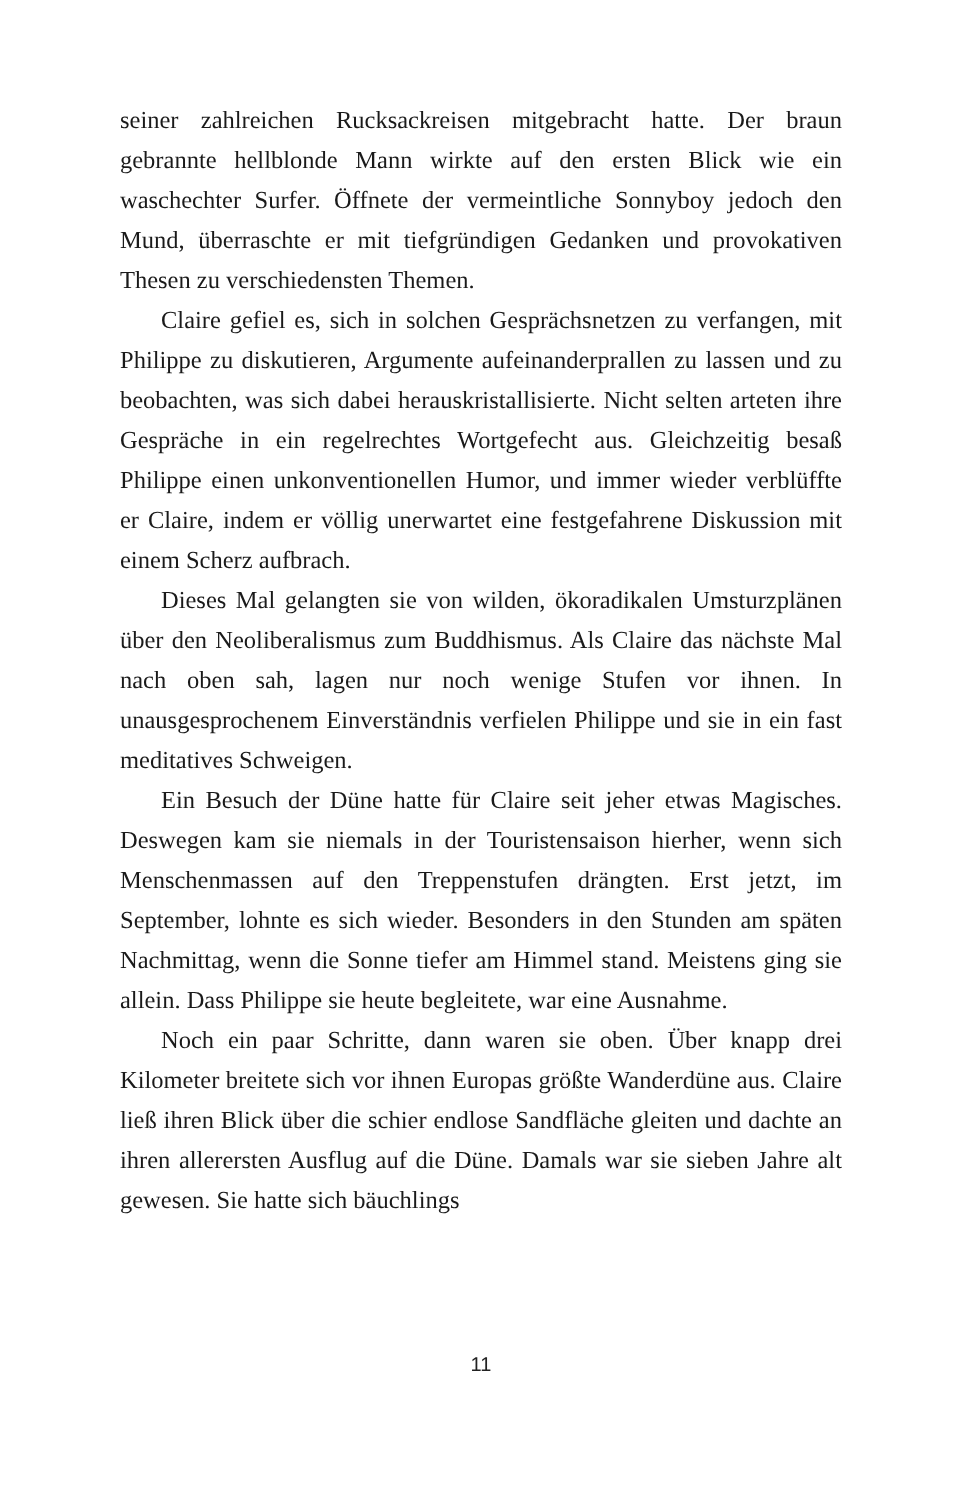seiner zahlreichen Rucksackreisen mitgebracht hatte. Der braun gebrannte hellblonde Mann wirkte auf den ersten Blick wie ein waschechter Surfer. Öffnete der vermeintliche Sonnyboy jedoch den Mund, überraschte er mit tiefgründigen Gedanken und provokativen Thesen zu verschiedensten Themen.
Claire gefiel es, sich in solchen Gesprächsnetzen zu verfangen, mit Philippe zu diskutieren, Argumente aufeinanderprallen zu lassen und zu beobachten, was sich dabei herauskristallisierte. Nicht selten arteten ihre Gespräche in ein regelrechtes Wortgefecht aus. Gleichzeitig besaß Philippe einen unkonventionellen Humor, und immer wieder verblüffte er Claire, indem er völlig unerwartet eine festgefahrene Diskussion mit einem Scherz aufbrach.
Dieses Mal gelangten sie von wilden, ökoradikalen Umsturzplänen über den Neoliberalismus zum Buddhismus. Als Claire das nächste Mal nach oben sah, lagen nur noch wenige Stufen vor ihnen. In unausgesprochenem Einverständnis verfielen Philippe und sie in ein fast meditatives Schweigen.
Ein Besuch der Düne hatte für Claire seit jeher etwas Magisches. Deswegen kam sie niemals in der Touristensaison hierher, wenn sich Menschenmassen auf den Treppenstufen drängten. Erst jetzt, im September, lohnte es sich wieder. Besonders in den Stunden am späten Nachmittag, wenn die Sonne tiefer am Himmel stand. Meistens ging sie allein. Dass Philippe sie heute begleitete, war eine Ausnahme.
Noch ein paar Schritte, dann waren sie oben. Über knapp drei Kilometer breitete sich vor ihnen Europas größte Wanderdüne aus. Claire ließ ihren Blick über die schier endlose Sandfläche gleiten und dachte an ihren allerersten Ausflug auf die Düne. Damals war sie sieben Jahre alt gewesen. Sie hatte sich bäuchlings
11